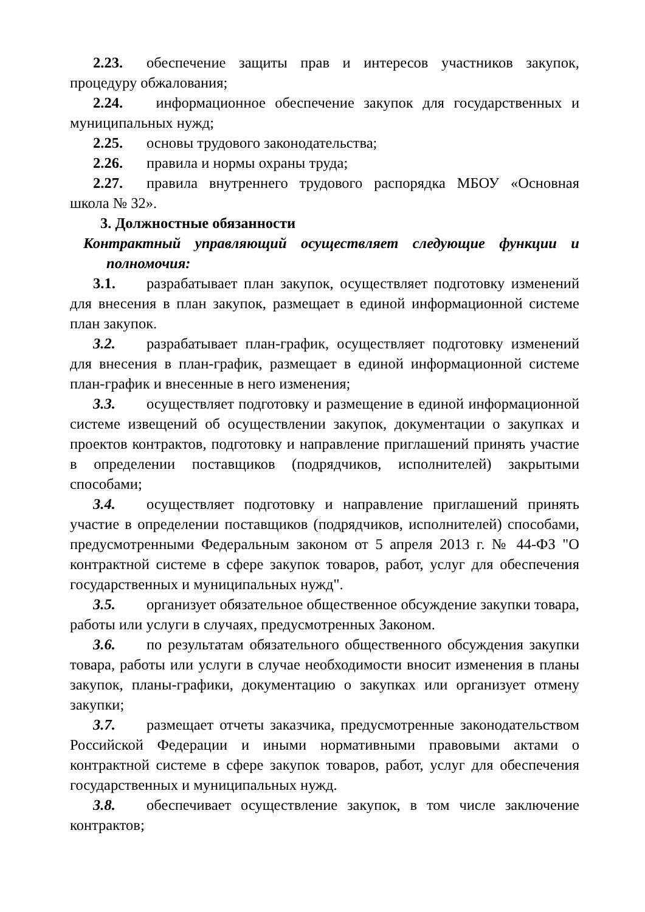2.23. обеспечение защиты прав и интересов участников закупок, процедуру обжалования;
2.24. информационное обеспечение закупок для государственных и муниципальных нужд;
2.25. основы трудового законодательства;
2.26. правила и нормы охраны труда;
2.27. правила внутреннего трудового распорядка МБОУ «Основная школа № 32».
3. Должностные обязанности
Контрактный управляющий осуществляет следующие функции и полномочия:
3.1. разрабатывает план закупок, осуществляет подготовку изменений для внесения в план закупок, размещает в единой информационной системе план закупок.
3.2. разрабатывает план-график, осуществляет подготовку изменений для внесения в план-график, размещает в единой информационной системе план-график и внесенные в него изменения;
3.3. осуществляет подготовку и размещение в единой информационной системе извещений об осуществлении закупок, документации о закупках и проектов контрактов, подготовку и направление приглашений принять участие в определении поставщиков (подрядчиков, исполнителей) закрытыми способами;
3.4. осуществляет подготовку и направление приглашений принять участие в определении поставщиков (подрядчиков, исполнителей) способами, предусмотренными Федеральным законом от 5 апреля 2013 г. № 44-ФЗ "О контрактной системе в сфере закупок товаров, работ, услуг для обеспечения государственных и муниципальных нужд".
3.5. организует обязательное общественное обсуждение закупки товара, работы или услуги в случаях, предусмотренных Законом.
3.6. по результатам обязательного общественного обсуждения закупки товара, работы или услуги в случае необходимости вносит изменения в планы закупок, планы-графики, документацию о закупках или организует отмену закупки;
3.7. размещает отчеты заказчика, предусмотренные законодательством Российской Федерации и иными нормативными правовыми актами о контрактной системе в сфере закупок товаров, работ, услуг для обеспечения государственных и муниципальных нужд.
3.8. обеспечивает осуществление закупок, в том числе заключение контрактов;